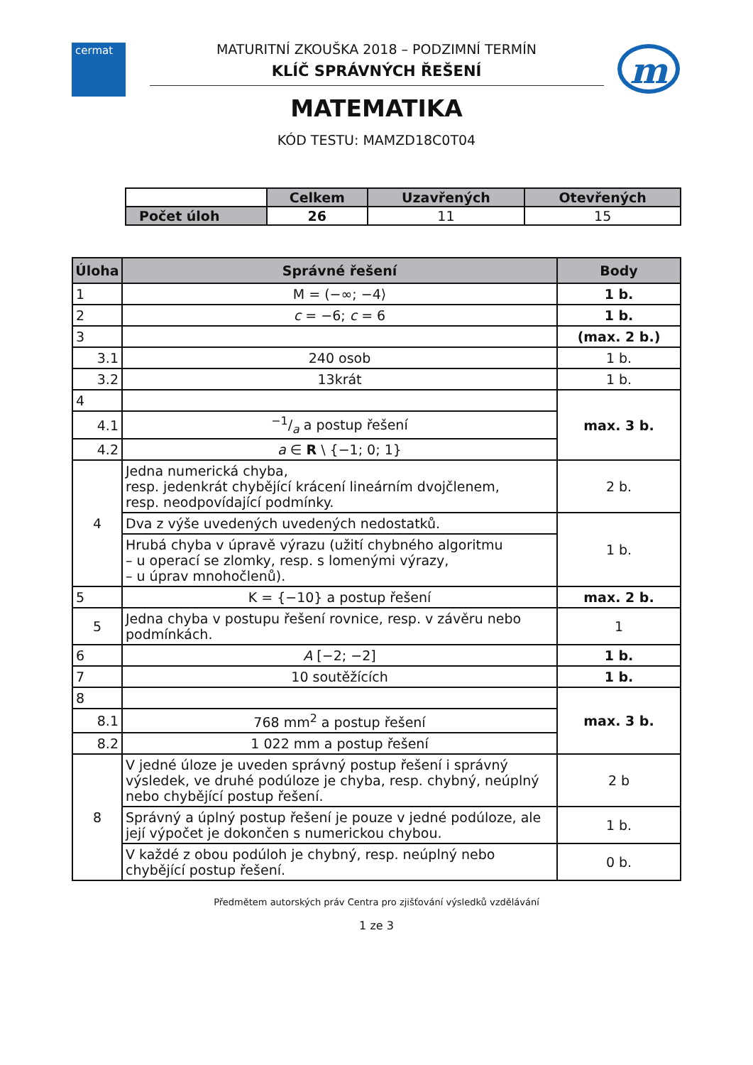cermat m
MATURITNÍ ZKOUŠKA 2018 – PODZIMNÍ TERMÍN
KLÍČ SPRÁVNÝCH ŘEŠENÍ
MATEMATIKA
KÓD TESTU: MAMZD18C0T04
| | Celkem | Uzavřených | Otevřených |
| Počet úloh | 26 | 11 | 15 |
| Úloha | Správné řešení | Body |
| --- | --- | --- |
| 1 | M = (−∞; −4⟩ | 1 b. |
| 2 | c = −6; c = 6 | 1 b. |
| 3 | | (max. 2 b.) |
| 3.1 | 240 osob | 1 b. |
| 3.2 | 13krát | 1 b. |
| 4 | | max. 3 b. |
| 4.1 | −1/a a postup řešení | |
| 4.2 | a ∈ R \ {−1; 0; 1} | |
| 4 | Jedna numerická chyba, resp. jedenkrát chybějící krácení lineárním dvojčlenem, resp. neodpovídající podmínky. | 2 b. |
| | Dva z výše uvedených uvedených nedostatků. | 1 b. |
| | Hrubá chyba v úpravě výrazu (užití chybného algoritmu – u operací se zlomky, resp. s lomenými výrazy, – u úprav mnohočlenů). | |
| 5 | K = {−10} a postup řešení | max. 2 b. |
| 5 | Jedna chyba v postupu řešení rovnice, resp. v závěru nebo podmínkách. | 1 |
| 6 | A [−2; −2] | 1 b. |
| 7 | 10 soutěžících | 1 b. |
| 8 | | max. 3 b. |
| 8.1 | 768 mm<sup>2</sup> a postup řešení | |
| 8.2 | 1 022 mm a postup řešení | |
| 8 | V jedné úloze je uveden správný postup řešení i správný výsledek, ve druhé podúloze je chyba, resp. chybný, neúplný nebo chybějící postup řešení. | 2 b |
| | Správný a úplný postup řešení je pouze v jedné podúloze, ale její výpočet je dokončen s numerickou chybou. | 1 b. |
| | V každé z obou podúloh je chybný, resp. neúplný nebo chybějící postup řešení. | 0 b. |
Předmětem autorských práv Centra pro zjišťování výsledků vzdělávání
1 ze 3